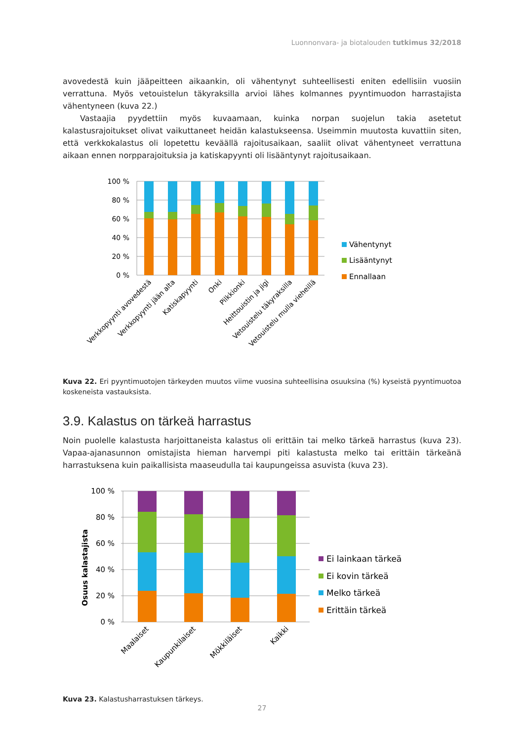Luonnonvara- ja biotalouden tutkimus 32/2018
avovedestä kuin jääpeitteen aikaankin, oli vähentynyt suhteellisesti eniten edellisiin vuosiin verrattuna. Myös vetouistelun täkyraksilla arvioi lähes kolmannes pyyntimuodon harrastajista vähentyneen (kuva 22.)
Vastaajia pyydettiin myös kuvaamaan, kuinka norpan suojelun takia asetetut kalastusrajoitukset olivat vaikuttaneet heidän kalastukseensa. Useimmin muutosta kuvattiin siten, että verkkokalastus oli lopetettu keväällä rajoitusaikaan, saaliit olivat vähentyneet verrattuna aikaan ennen norpparajoituksia ja katiskapyynti oli lisääntynyt rajoitusaikaan.
100 %
80 %
60 %
40 %
20 %
0 %
Verkkopyynti avovedestä
Verkkopyynti jään alta
Katiskapyynti
Onki
Pilkkionki
Heittouistin ja jigi
Vetouistelu täkyraksilla
Vetouistelu mulla vieheillä
Vähentynyt
Lisääntynyt
Ennallaan
Kuva 22. Eri pyyntimuotojen tärkeyden muutos viime vuosina suhteellisina osuuksina (%) kyseistä pyyntimuotoa koskeneista vastauksista.
3.9. Kalastus on tärkeä harrastus
Noin puolelle kalastusta harjoittaneista kalastus oli erittäin tai melko tärkeä harrastus (kuva 23). Vapaa-ajanasunnon omistajista hieman harvempi piti kalastusta melko tai erittäin tärkeänä harrastuksena kuin paikallisista maaseudulla tai kaupungeissa asuvista (kuva 23).
Osuus kalastajista
100 %
80 %
60 %
40 %
20 %
0 %
Maalaiset
Kaupunkilaiset
Mökkiläiset
Kaikki
Ei lainkaan tärkeä
Ei kovin tärkeä
Melko tärkeä
Erittäin tärkeä
Kuva 23. Kalastusharrastuksen tärkeys.
27